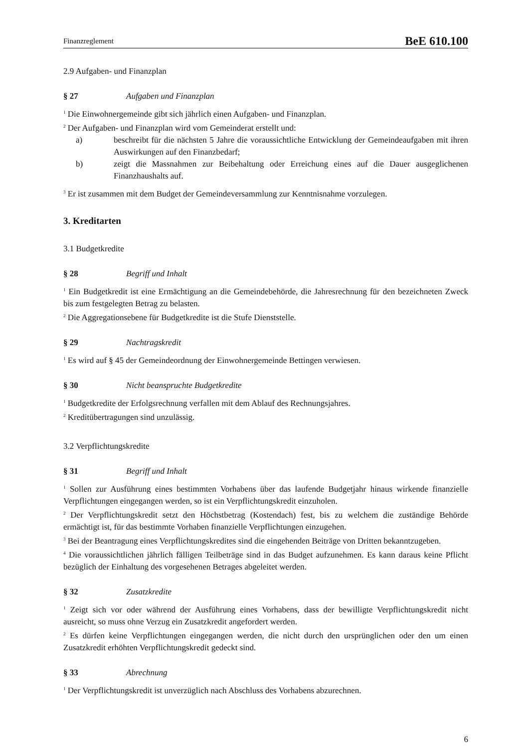Finanzreglement BeE 610.100
2.9 Aufgaben- und Finanzplan
§ 27 Aufgaben und Finanzplan
<sup>1</sup> Die Einwohnergemeinde gibt sich jährlich einen Aufgaben- und Finanzplan.
<sup>2</sup> Der Aufgaben- und Finanzplan wird vom Gemeinderat erstellt und:
a) beschreibt für die nächsten 5 Jahre die voraussichtliche Entwicklung der Gemeindeaufgaben mit ihren Auswirkungen auf den Finanzbedarf;
b) zeigt die Massnahmen zur Beibehaltung oder Erreichung eines auf die Dauer ausgeglichenen Finanzhaushalts auf.
<sup>3</sup> Er ist zusammen mit dem Budget der Gemeindeversammlung zur Kenntnisnahme vorzulegen.
3. Kreditarten
3.1 Budgetkredite
§ 28 Begriff und Inhalt
<sup>1</sup> Ein Budgetkredit ist eine Ermächtigung an die Gemeindebehörde, die Jahresrechnung für den bezeichneten Zweck bis zum festgelegten Betrag zu belasten.
<sup>2</sup> Die Aggregationsebene für Budgetkredite ist die Stufe Dienststelle.
§ 29 Nachtragskredit
<sup>1</sup> Es wird auf § 45 der Gemeindeordnung der Einwohnergemeinde Bettingen verwiesen.
§ 30 Nicht beanspruchte Budgetkredite
<sup>1</sup> Budgetkredite der Erfolgsrechnung verfallen mit dem Ablauf des Rechnungsjahres.
<sup>2</sup> Kreditübertragungen sind unzulässig.
3.2 Verpflichtungskredite
§ 31 Begriff und Inhalt
<sup>1</sup> Sollen zur Ausführung eines bestimmten Vorhabens über das laufende Budgetjahr hinaus wirkende finanzielle Verpflichtungen eingegangen werden, so ist ein Verpflichtungskredit einzuholen.
<sup>2</sup> Der Verpflichtungskredit setzt den Höchstbetrag (Kostendach) fest, bis zu welchem die zuständige Behörde ermächtigt ist, für das bestimmte Vorhaben finanzielle Verpflichtungen einzugehen.
<sup>3</sup> Bei der Beantragung eines Verpflichtungskredites sind die eingehenden Beiträge von Dritten bekanntzugeben.
<sup>4</sup> Die voraussichtlichen jährlich fälligen Teilbeträge sind in das Budget aufzunehmen. Es kann daraus keine Pflicht bezüglich der Einhaltung des vorgesehenen Betrages abgeleitet werden.
§ 32 Zusatzkredite
<sup>1</sup> Zeigt sich vor oder während der Ausführung eines Vorhabens, dass der bewilligte Verpflichtungskredit nicht ausreicht, so muss ohne Verzug ein Zusatzkredit angefordert werden.
<sup>2</sup> Es dürfen keine Verpflichtungen eingegangen werden, die nicht durch den ursprünglichen oder den um einen Zusatzkredit erhöhten Verpflichtungskredit gedeckt sind.
§ 33 Abrechnung
<sup>1</sup> Der Verpflichtungskredit ist unverzüglich nach Abschluss des Vorhabens abzurechnen.
6